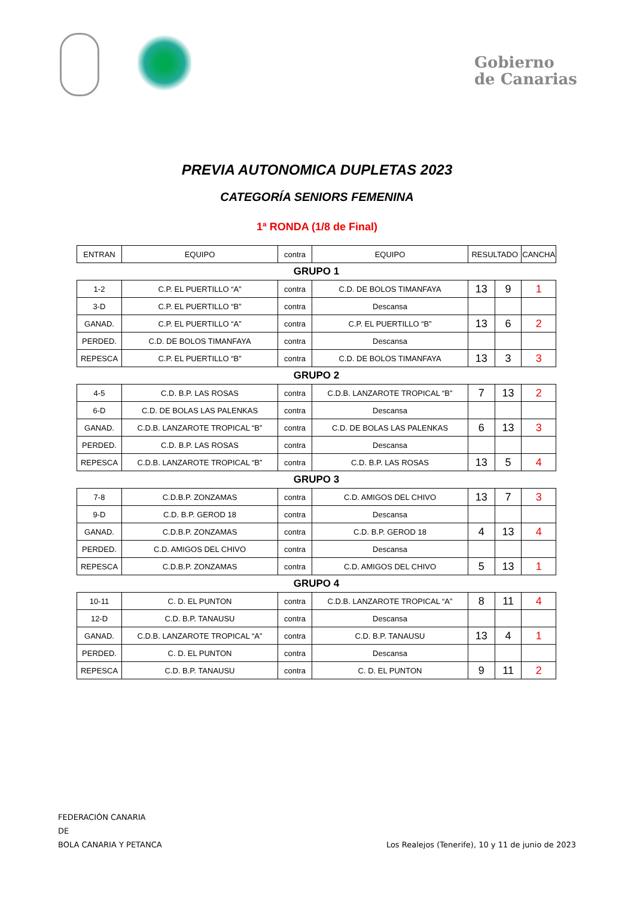Gobierno
de Canarias
PREVIA AUTONOMICA DUPLETAS 2023
CATEGORÍA SENIORS FEMENINA
1ª RONDA (1/8 de Final)
| ENTRAN | EQUIPO | contra | EQUIPO | RESULTADO | | CANCHA |
| GRUPO 1 | | | | | | |
| 1-2 | C.P. EL PUERTILLO “A” | contra | C.D. DE BOLOS TIMANFAYA | 13 | 9 | 1 |
| 3-D | C.P. EL PUERTILLO “B” | contra | Descansa | | | |
| GANAD. | C.P. EL PUERTILLO “A” | contra | C.P. EL PUERTILLO “B” | 13 | 6 | 2 |
| PERDED. | C.D. DE BOLOS TIMANFAYA | contra | Descansa | | | |
| REPESCA | C.P. EL PUERTILLO “B” | contra | C.D. DE BOLOS TIMANFAYA | 13 | 3 | 3 |
| GRUPO 2 | | | | | | |
| 4-5 | C.D. B.P. LAS ROSAS | contra | C.D.B. LANZAROTE TROPICAL “B” | 7 | 13 | 2 |
| 6-D | C.D. DE BOLAS LAS PALENKAS | contra | Descansa | | | |
| GANAD. | C.D.B. LANZAROTE TROPICAL “B” | contra | C.D. DE BOLAS LAS PALENKAS | 6 | 13 | 3 |
| PERDED. | C.D. B.P. LAS ROSAS | contra | Descansa | | | |
| REPESCA | C.D.B. LANZAROTE TROPICAL “B” | contra | C.D. B.P. LAS ROSAS | 13 | 5 | 4 |
| GRUPO 3 | | | | | | |
| 7-8 | C.D.B.P. ZONZAMAS | contra | C.D. AMIGOS DEL CHIVO | 13 | 7 | 3 |
| 9-D | C.D. B.P. GEROD 18 | contra | Descansa | | | |
| GANAD. | C.D.B.P. ZONZAMAS | contra | C.D. B.P. GEROD 18 | 4 | 13 | 4 |
| PERDED. | C.D. AMIGOS DEL CHIVO | contra | Descansa | | | |
| REPESCA | C.D.B.P. ZONZAMAS | contra | C.D. AMIGOS DEL CHIVO | 5 | 13 | 1 |
| GRUPO 4 | | | | | | |
| 10-11 | C. D. EL PUNTON | contra | C.D.B. LANZAROTE TROPICAL “A” | 8 | 11 | 4 |
| 12-D | C.D. B.P. TANAUSU | contra | Descansa | | | |
| GANAD. | C.D.B. LANZAROTE TROPICAL “A” | contra | C.D. B.P. TANAUSU | 13 | 4 | 1 |
| PERDED. | C. D. EL PUNTON | contra | Descansa | | | |
| REPESCA | C.D. B.P. TANAUSU | contra | C. D. EL PUNTON | 9 | 11 | 2 |
FEDERACIÓN CANARIA
DE
BOLA CANARIA Y PETANCA Los Realejos (Tenerife), 10 y 11 de junio de 2023